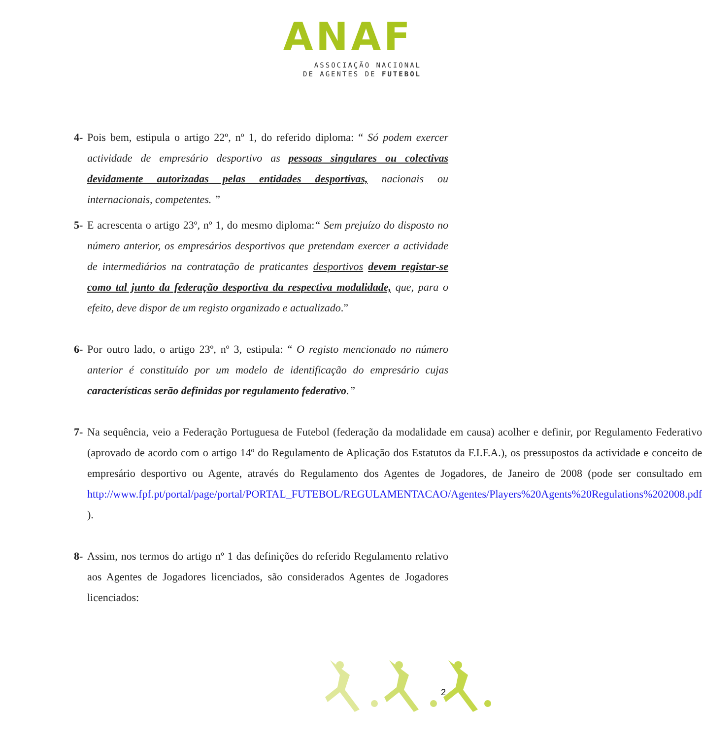ANAF
ASSOCIAÇÃO NACIONAL
DE AGENTES DE FUTEBOL
4- Pois bem, estipula o artigo 22º, nº 1, do referido diploma: “ Só podem exercer actividade de empresário desportivo as pessoas singulares ou colectivas devidamente autorizadas pelas entidades desportivas, nacionais ou internacionais, competentes. ”
5- E acrescenta o artigo 23º, nº 1, do mesmo diploma:“ Sem prejuízo do disposto no número anterior, os empresários desportivos que pretendam exercer a actividade de intermediários na contratação de praticantes desportivos devem registar-se como tal junto da federação desportiva da respectiva modalidade, que, para o efeito, deve dispor de um registo organizado e actualizado.”
6- Por outro lado, o artigo 23º, nº 3, estipula: “ O registo mencionado no número anterior é constituído por um modelo de identificação do empresário cujas características serão definidas por regulamento federativo.”
7- Na sequência, veio a Federação Portuguesa de Futebol (federação da modalidade em causa) acolher e definir, por Regulamento Federativo (aprovado de acordo com o artigo 14º do Regulamento de Aplicação dos Estatutos da F.I.F.A.), os pressupostos da actividade e conceito de empresário desportivo ou Agente, através do Regulamento dos Agentes de Jogadores, de Janeiro de 2008 (pode ser consultado em http://www.fpf.pt/portal/page/portal/PORTAL_FUTEBOL/REGULAMENTACAO/Agentes/Players%20Agents%20Regulations%202008.pdf ).
8- Assim, nos termos do artigo nº 1 das definições do referido Regulamento relativo aos Agentes de Jogadores licenciados, são considerados Agentes de Jogadores licenciados:
2